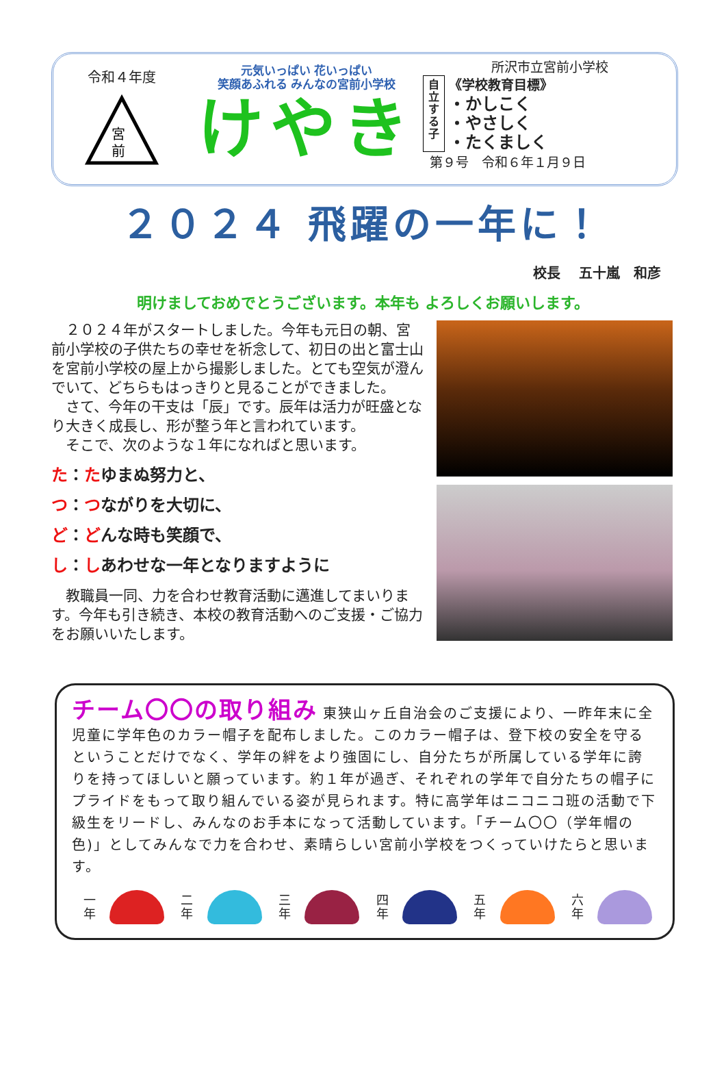令和４年度
宮
前
元気いっぱい 花いっぱい
笑顔あふれる みんなの宮前小学校
けやき
所沢市立宮前小学校
自立する子
《学校教育目標》
・かしこく
・やさしく
・たくましく
第９号　令和６年１月９日
２０２４ 飛躍の一年に！
校長　 五十嵐　和彦
明けましておめでとうございます。本年も よろしくお願いします。
２０２４年がスタートしました。今年も元日の朝、宮前小学校の子供たちの幸せを祈念して、初日の出と富士山を宮前小学校の屋上から撮影しました。とても空気が澄んでいて、どちらもはっきりと見ることができました。
さて、今年の干支は「辰」です。辰年は活力が旺盛となり大きく成長し、形が整う年と言われています。
そこで、次のような１年になればと思います。
た：たゆまぬ努力と、
つ：つながりを大切に、
ど：どんな時も笑顔で、
し：しあわせな一年となりますように
教職員一同、力を合わせ教育活動に邁進してまいります。今年も引き続き、本校の教育活動へのご支援・ご協力をお願いいたします。
チーム〇〇の取り組み 東狭山ヶ丘自治会のご支援により、一昨年末に全児童に学年色のカラー帽子を配布しました。このカラー帽子は、登下校の安全を守るということだけでなく、学年の絆をより強固にし、自分たちが所属している学年に誇りを持ってほしいと願っています。約１年が過ぎ、それぞれの学年で自分たちの帽子にプライドをもって取り組んでいる姿が見られます。特に高学年はニコニコ班の活動で下級生をリードし、みんなのお手本になって活動しています。「チーム〇〇（学年帽の色)」としてみんなで力を合わせ、素晴らしい宮前小学校をつくっていけたらと思います。
一年
二年
三年
四年
五年
六年